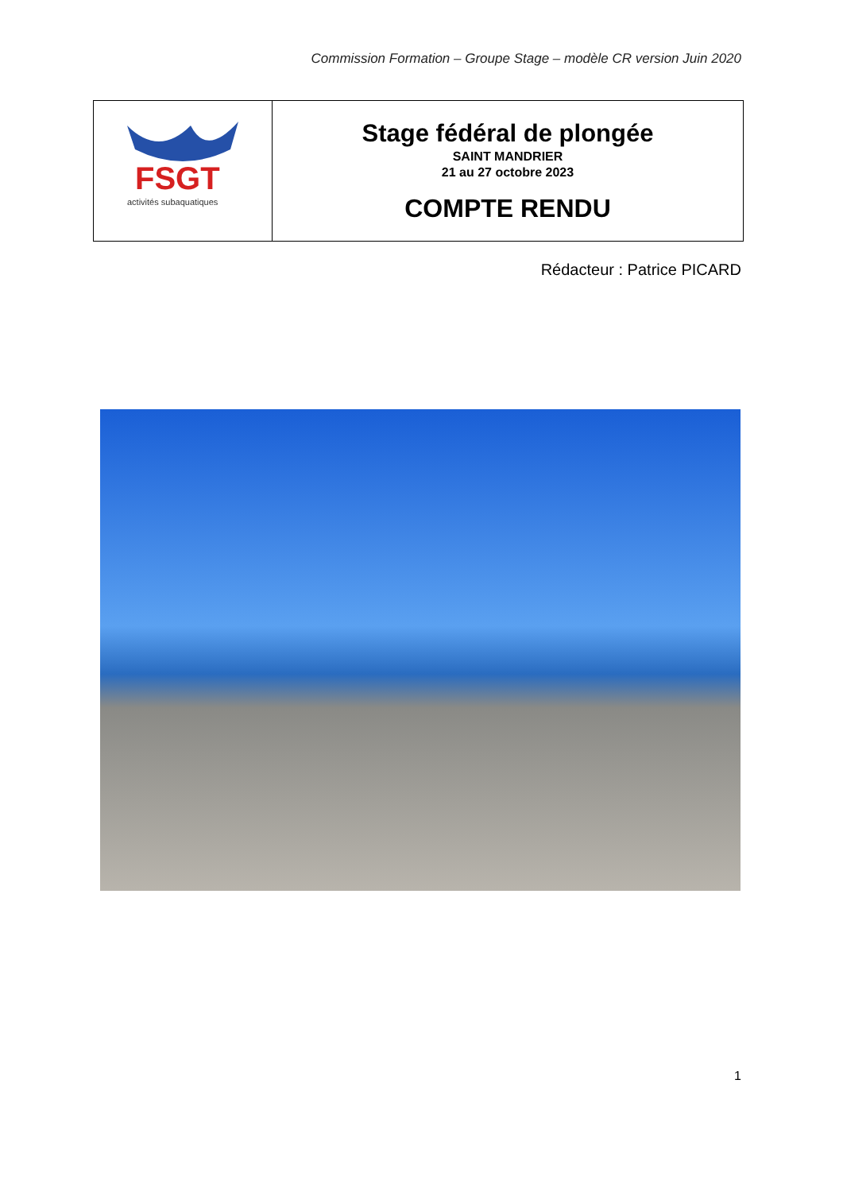Commission Formation – Groupe Stage – modèle CR version Juin 2020
| FSGT activités subaquatiques | Stage fédéral de plongée SAINT MANDRIER 21 au 27 octobre 2023 COMPTE RENDU |
Rédacteur : Patrice PICARD
1